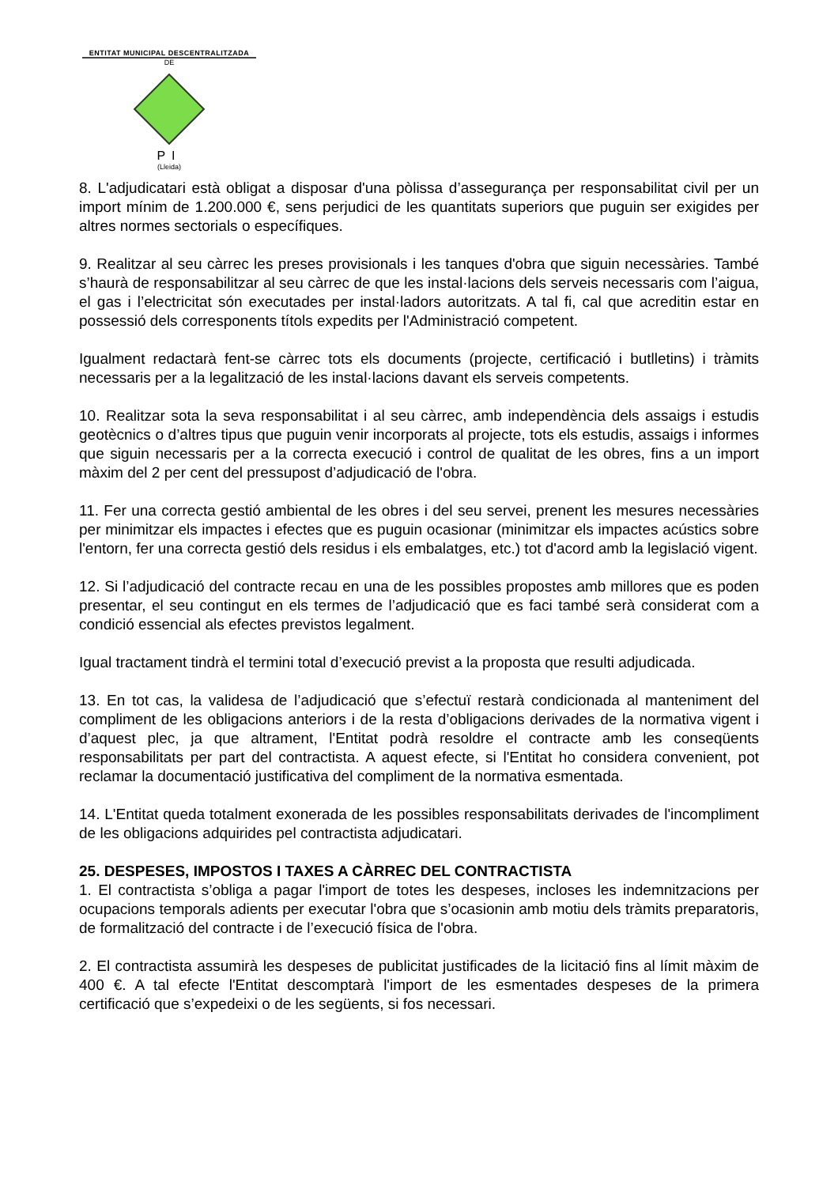ENTITAT MUNICIPAL DESCENTRALITZADA
DE
PI
(Lleida)
8. L'adjudicatari està obligat a disposar d'una pòlissa d’assegurança per responsabilitat civil per un import mínim de 1.200.000 €, sens perjudici de les quantitats superiors que puguin ser exigides per altres normes sectorials o específiques.
9. Realitzar al seu càrrec les preses provisionals i les tanques d'obra que siguin necessàries. També s’haurà de responsabilitzar al seu càrrec de que les instal·lacions dels serveis necessaris com l’aigua, el gas i l’electricitat són executades per instal·ladors autoritzats. A tal fi, cal que acreditin estar en possessió dels corresponents títols expedits per l'Administració competent.
Igualment redactarà fent-se càrrec tots els documents (projecte, certificació i butlletins) i tràmits necessaris per a la legalització de les instal·lacions davant els serveis competents.
10. Realitzar sota la seva responsabilitat i al seu càrrec, amb independència dels assaigs i estudis geotècnics o d’altres tipus que puguin venir incorporats al projecte, tots els estudis, assaigs i informes que siguin necessaris per a la correcta execució i control de qualitat de les obres, fins a un import màxim del 2 per cent del pressupost d’adjudicació de l'obra.
11. Fer una correcta gestió ambiental de les obres i del seu servei, prenent les mesures necessàries per minimitzar els impactes i efectes que es puguin ocasionar (minimitzar els impactes acústics sobre l'entorn, fer una correcta gestió dels residus i els embalatges, etc.) tot d'acord amb la legislació vigent.
12. Si l’adjudicació del contracte recau en una de les possibles propostes amb millores que es poden presentar, el seu contingut en els termes de l’adjudicació que es faci també serà considerat com a condició essencial als efectes previstos legalment.
Igual tractament tindrà el termini total d’execució previst a la proposta que resulti adjudicada.
13. En tot cas, la validesa de l’adjudicació que s’efectuï restarà condicionada al manteniment del compliment de les obligacions anteriors i de la resta d’obligacions derivades de la normativa vigent i d’aquest plec, ja que altrament, l'Entitat podrà resoldre el contracte amb les conseqüents responsabilitats per part del contractista. A aquest efecte, si l'Entitat ho considera convenient, pot reclamar la documentació justificativa del compliment de la normativa esmentada.
14. L'Entitat queda totalment exonerada de les possibles responsabilitats derivades de l'incompliment de les obligacions adquirides pel contractista adjudicatari.
25. DESPESES, IMPOSTOS I TAXES A CÀRREC DEL CONTRACTISTA
1. El contractista s’obliga a pagar l'import de totes les despeses, incloses les indemnitzacions per ocupacions temporals adients per executar l'obra que s’ocasionin amb motiu dels tràmits preparatoris, de formalització del contracte i de l’execució física de l'obra.
2. El contractista assumirà les despeses de publicitat justificades de la licitació fins al límit màxim de 400 €. A tal efecte l'Entitat descomptarà l'import de les esmentades despeses de la primera certificació que s’expedeixi o de les següents, si fos necessari.